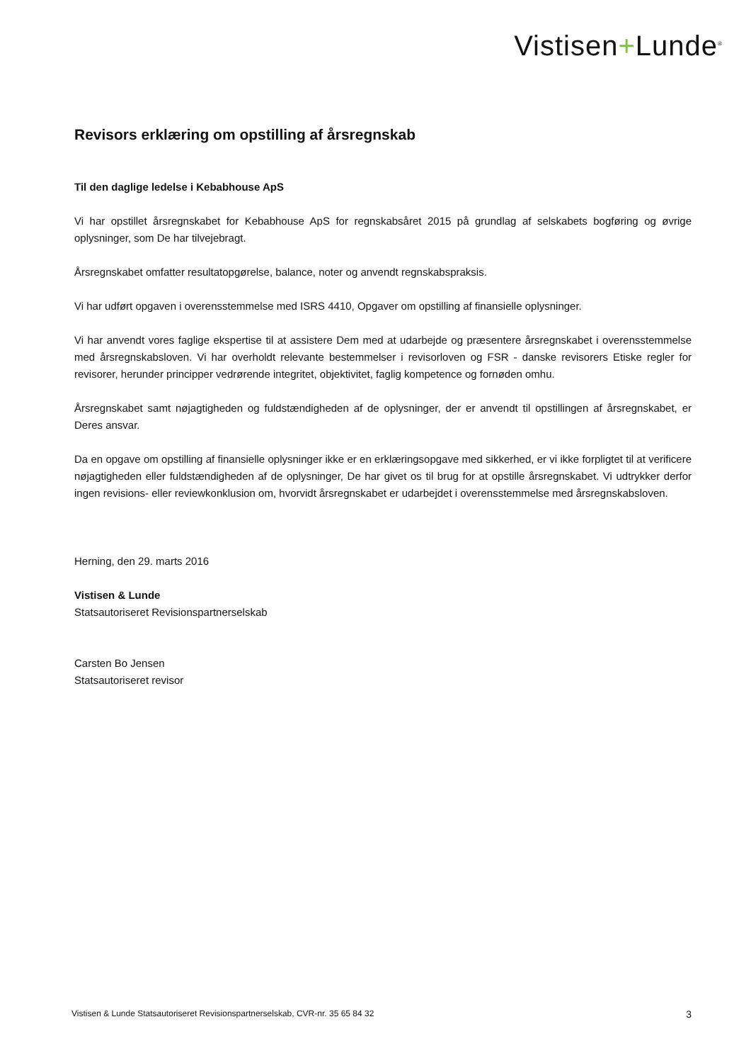Vistisen+Lunde<sup>®</sup>
Revisors erklæring om opstilling af årsregnskab
Til den daglige ledelse i Kebabhouse ApS
Vi har opstillet årsregnskabet for Kebabhouse ApS for regnskabsåret 2015 på grundlag af selskabets bogføring og øvrige oplysninger, som De har tilvejebragt.
Årsregnskabet omfatter resultatopgørelse, balance, noter og anvendt regnskabspraksis.
Vi har udført opgaven i overensstemmelse med ISRS 4410, Opgaver om opstilling af finansielle oplysninger.
Vi har anvendt vores faglige ekspertise til at assistere Dem med at udarbejde og præsentere årsregnskabet i overensstemmelse med årsregnskabsloven. Vi har overholdt relevante bestemmelser i revisorloven og FSR - danske revisorers Etiske regler for revisorer, herunder principper vedrørende integritet, objektivitet, faglig kompetence og fornøden omhu.
Årsregnskabet samt nøjagtigheden og fuldstændigheden af de oplysninger, der er anvendt til opstillingen af årsregnskabet, er Deres ansvar.
Da en opgave om opstilling af finansielle oplysninger ikke er en erklæringsopgave med sikkerhed, er vi ikke forpligtet til at verificere nøjagtigheden eller fuldstændigheden af de oplysninger, De har givet os til brug for at opstille årsregnskabet. Vi udtrykker derfor ingen revisions- eller reviewkonklusion om, hvorvidt årsregnskabet er udarbejdet i overensstemmelse med årsregnskabsloven.
Herning, den 29. marts 2016
Vistisen & Lunde
Statsautoriseret Revisionspartnerselskab
Carsten Bo Jensen
Statsautoriseret revisor
Vistisen & Lunde Statsautoriseret Revisionspartnerselskab, CVR-nr. 35 65 84 32 3